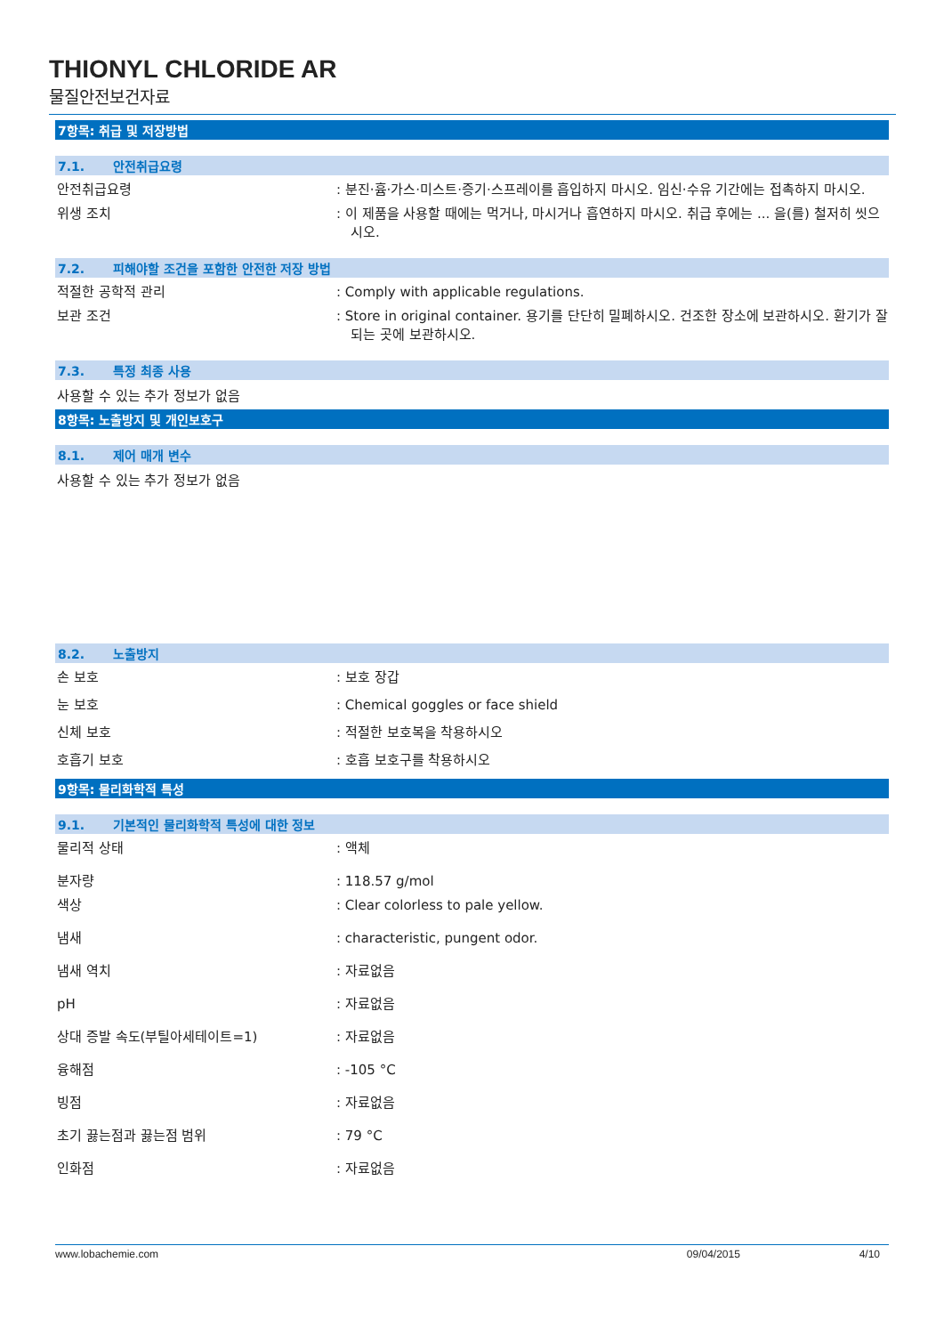THIONYL CHLORIDE AR
물질안전보건자료
7항목: 취급 및 저장방법
7.1. 안전취급요령
안전취급요령 : 분진·흄·가스·미스트·증기·스프레이를 흡입하지 마시오. 임신·수유 기간에는 접촉하지 마시오.
위생 조치 : 이 제품을 사용할 때에는 먹거나, 마시거나 흡연하지 마시오. 취급 후에는 ... 을(를) 철저히 씻으시오.
7.2. 피해야할 조건을 포함한 안전한 저장 방법
적절한 공학적 관리 : Comply with applicable regulations.
보관 조건 : Store in original container. 용기를 단단히 밀폐하시오. 건조한 장소에 보관하시오. 환기가 잘 되는 곳에 보관하시오.
7.3. 특정 최종 사용
사용할 수 있는 추가 정보가 없음
8항목: 노출방지 및 개인보호구
8.1. 제어 매개 변수
사용할 수 있는 추가 정보가 없음
8.2. 노출방지
손 보호 : 보호 장갑
눈 보호 : Chemical goggles or face shield
신체 보호 : 적절한 보호복을 착용하시오
호흡기 보호 : 호흡 보호구를 착용하시오
9항목: 물리화학적 특성
9.1. 기본적인 물리화학적 특성에 대한 정보
물리적 상태 : 액체
분자량 : 118.57 g/mol
색상 : Clear colorless to pale yellow.
냄새 : characteristic, pungent odor.
냄새 역치 : 자료없음
pH : 자료없음
상대 증발 속도(부틸아세테이트=1) : 자료없음
융해점 : -105 °C
빙점 : 자료없음
초기 끓는점과 끓는점 범위 : 79 °C
인화점 : 자료없음
www.lobachemie.com 09/04/2015 4/10